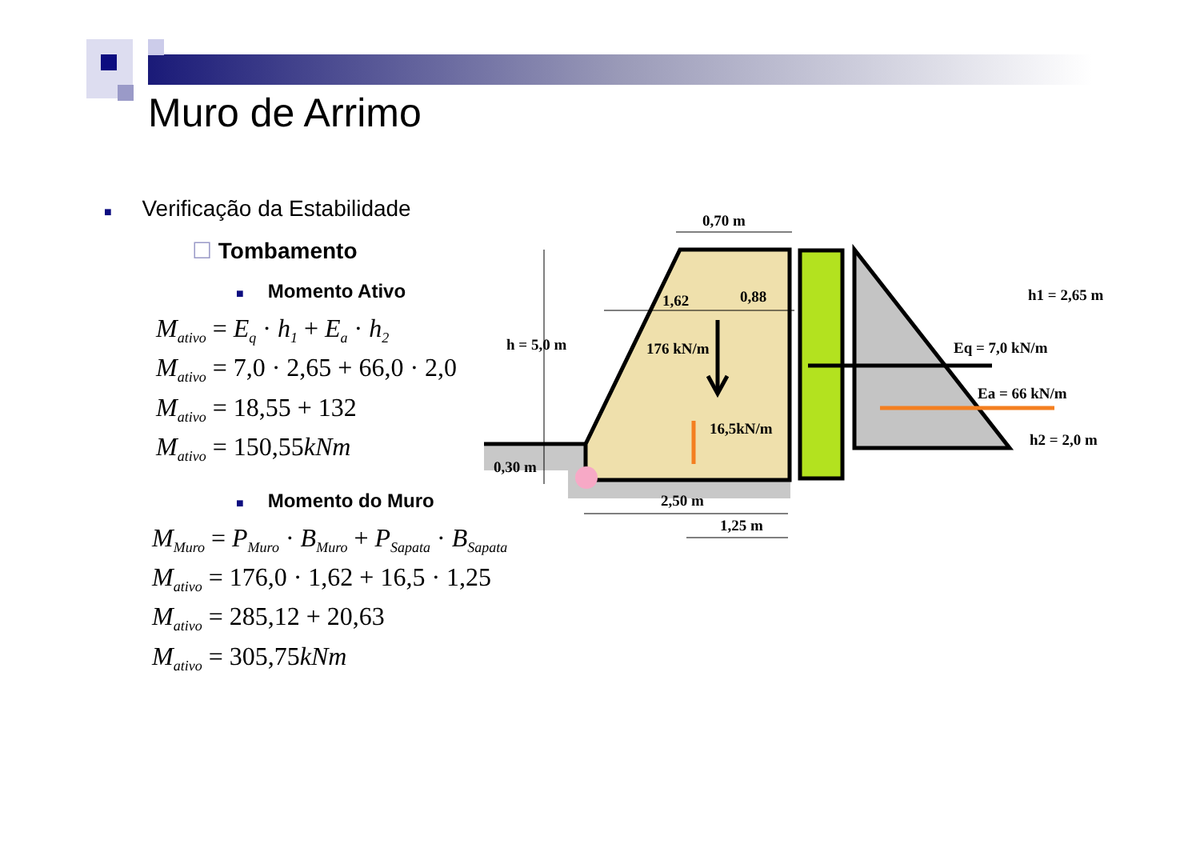Muro de Arrimo
■ Verificação da Estabilidade
☐ Tombamento
■ Momento Ativo
M<sub>ativo</sub> = E<sub>q</sub> · h<sub>1</sub> + E<sub>a</sub> · h<sub>2</sub>
M<sub>ativo</sub> = 7,0 · 2,65 + 66,0 · 2,0
M<sub>ativo</sub> = 18,55 + 132
M<sub>ativo</sub> = 150,55kNm
■ Momento do Muro
M<sub>Muro</sub> = P<sub>Muro</sub> · B<sub>Muro</sub> + P<sub>Sapata</sub> · B<sub>Sapata</sub>
M<sub>ativo</sub> = 176,0 · 1,62 + 16,5 · 1,25
M<sub>ativo</sub> = 285,12 + 20,63
M<sub>ativo</sub> = 305,75kNm
0,70 m
h = 5,0 m
1,62
0,88
176 kN/m
16,5kN/m
0,30 m
2,50 m
1,25 m
h1 = 2,65 m
Eq = 7,0 kN/m
Ea = 66 kN/m
h2 = 2,0 m